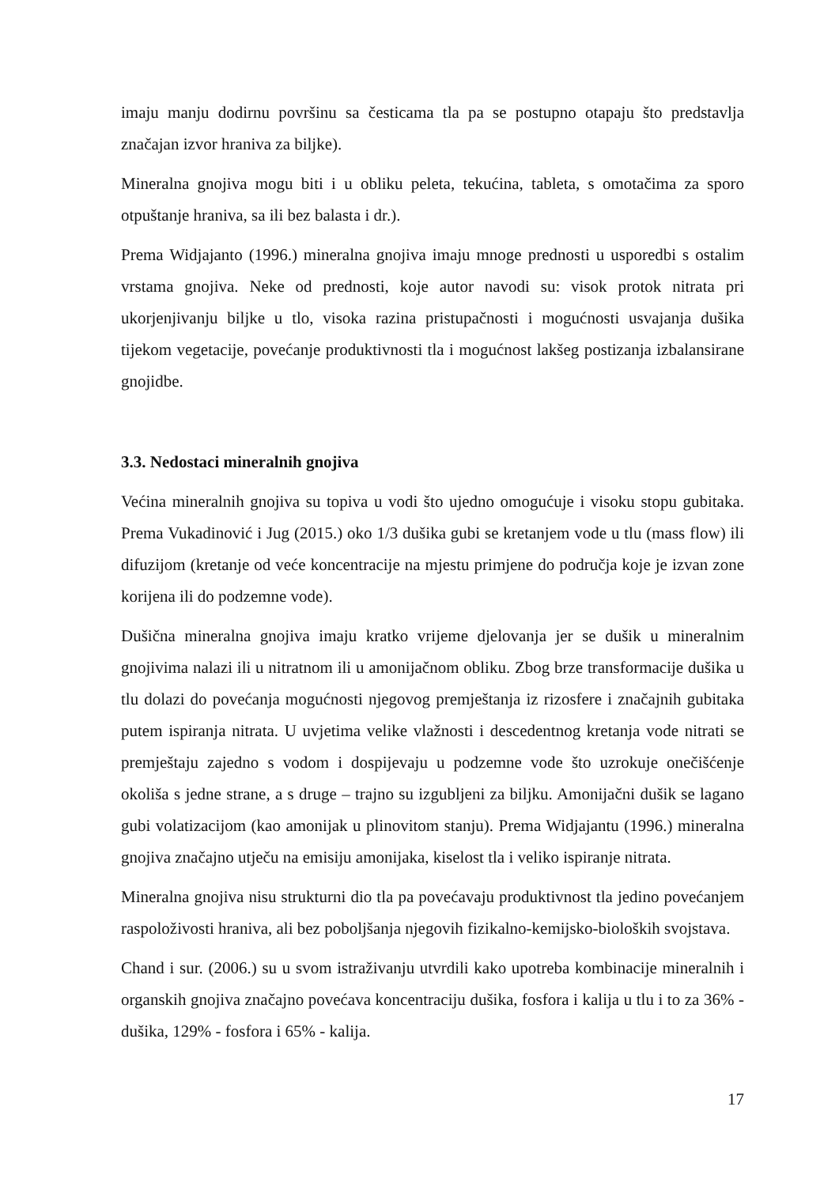imaju manju dodirnu površinu sa česticama tla pa se postupno otapaju što predstavlja značajan izvor hraniva za biljke).
Mineralna gnojiva mogu biti i u obliku peleta, tekućina, tableta, s omotačima za sporo otpuštanje hraniva, sa ili bez balasta i dr.).
Prema Widjajanto (1996.) mineralna gnojiva imaju mnoge prednosti u usporedbi s ostalim vrstama gnojiva. Neke od prednosti, koje autor navodi su: visok protok nitrata pri ukorjenjivanju biljke u tlo, visoka razina pristupačnosti i mogućnosti usvajanja dušika tijekom vegetacije, povećanje produktivnosti tla i mogućnost lakšeg postizanja izbalansirane gnojidbe.
3.3. Nedostaci mineralnih gnojiva
Većina mineralnih gnojiva su topiva u vodi što ujedno omogućuje i visoku stopu gubitaka. Prema Vukadinović i Jug (2015.) oko 1/3 dušika gubi se kretanjem vode u tlu (mass flow) ili difuzijom (kretanje od veće koncentracije na mjestu primjene do područja koje je izvan zone korijena ili do podzemne vode).
Dušična mineralna gnojiva imaju kratko vrijeme djelovanja jer se dušik u mineralnim gnojivima nalazi ili u nitratnom ili u amonijačnom obliku. Zbog brze transformacije dušika u tlu dolazi do povećanja mogućnosti njegovog premještanja iz rizosfere i značajnih gubitaka putem ispiranja nitrata. U uvjetima velike vlažnosti i descedentnog kretanja vode nitrati se premještaju zajedno s vodom i dospijevaju u podzemne vode što uzrokuje onečišćenje okoliša s jedne strane, a s druge – trajno su izgubljeni za biljku. Amonijačni dušik se lagano gubi volatizacijom (kao amonijak u plinovitom stanju). Prema Widjajantu (1996.) mineralna gnojiva značajno utječu na emisiju amonijaka, kiselost tla i veliko ispiranje nitrata.
Mineralna gnojiva nisu strukturni dio tla pa povećavaju produktivnost tla jedino povećanjem raspoloživosti hraniva, ali bez poboljšanja njegovih fizikalno-kemijsko-bioloških svojstava.
Chand i sur. (2006.) su u svom istraživanju utvrdili kako upotreba kombinacije mineralnih i organskih gnojiva značajno povećava koncentraciju dušika, fosfora i kalija u tlu i to za 36% - dušika, 129% - fosfora i 65% - kalija.
17